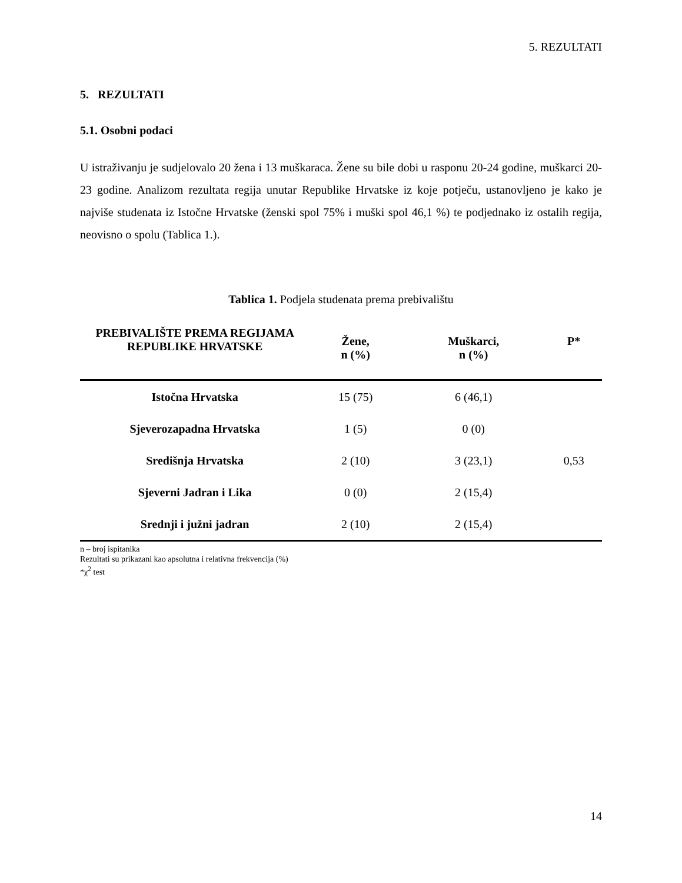5. REZULTATI
5. REZULTATI
5.1. Osobni podaci
U istraživanju je sudjelovalo 20 žena i 13 muškaraca. Žene su bile dobi u rasponu 20-24 godine, muškarci 20-23 godine. Analizom rezultata regija unutar Republike Hrvatske iz koje potječu, ustanovljeno je kako je najviše studenata iz Istočne Hrvatske (ženski spol 75% i muški spol 46,1 %) te podjednako iz ostalih regija, neovisno o spolu (Tablica 1.).
Tablica 1. Podjela studenata prema prebivalištu
| PREBIVALIŠTE PREMA REGIJAMA REPUBLIKE HRVATSKE | Žene, n (%) | Muškarci, n (%) | P* |
| --- | --- | --- | --- |
| Istočna Hrvatska | 15 (75) | 6 (46,1) | |
| Sjeverozapadna Hrvatska | 1 (5) | 0 (0) | |
| Središnja Hrvatska | 2 (10) | 3 (23,1) | 0,53 |
| Sjeverni Jadran i Lika | 0 (0) | 2 (15,4) | |
| Srednji i južni jadran | 2 (10) | 2 (15,4) | |
n – broj ispitanika
Rezultati su prikazani kao apsolutna i relativna frekvencija (%)
*χ<sup>2</sup> test
14